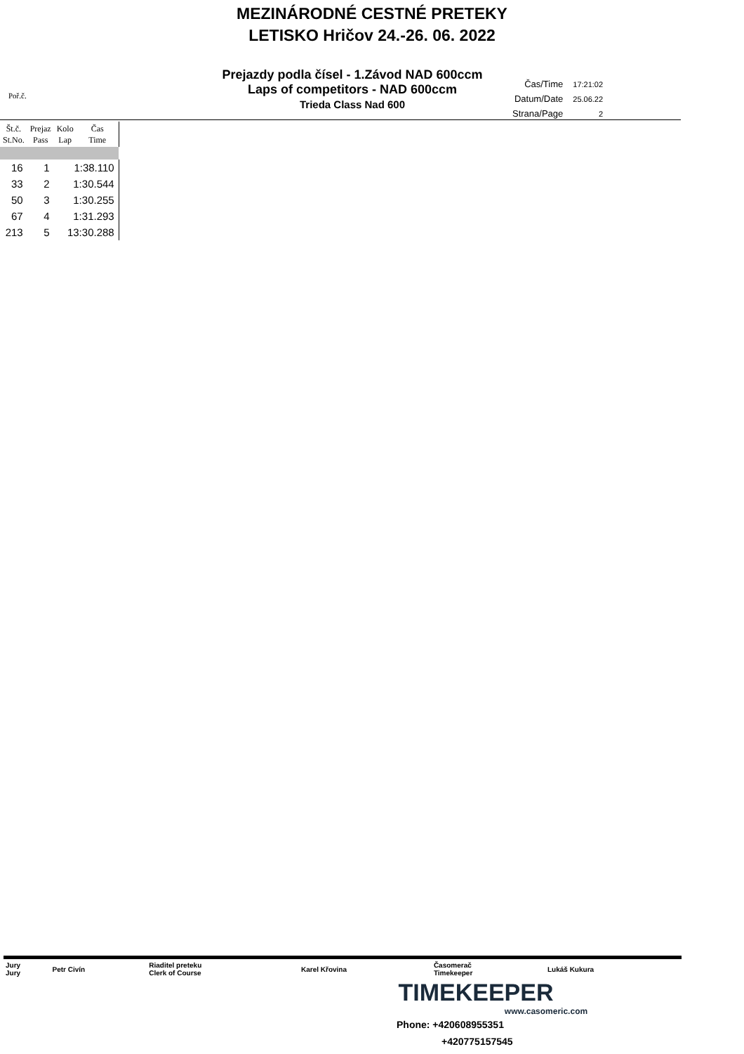MEZINÁRODNÉ CESTNÉ PRETEKY
LETISKO Hričov 24.-26. 06. 2022
Poř.č.
Prejazdy podla čísel - 1.Závod NAD 600ccm
Laps of competitors - NAD 600ccm
Trieda Class Nad 600
| Čas/Time | 17:21:02 |
| Datum/Date | 25.06.22 |
| Strana/Page | 2 |
| Št.č. St.No. | Prejaz Pass | Kolo Lap | Čas Time |
| --- | --- | --- | --- |
| 16 | 1 | 1:38.110 | |
| 33 | 2 | 1:30.544 | |
| 50 | 3 | 1:30.255 | |
| 67 | 4 | 1:31.293 | |
| 213 | 5 | 13:30.288 | |
| Jury Jury | Petr Civín | Riaditel preteku Clerk of Course | Karel Křovina | Časomerač Timekeeper | Lukáš Kukura |
TIMEKEEPER
www.casomeric.com
Phone: +420608955351
+420775157545